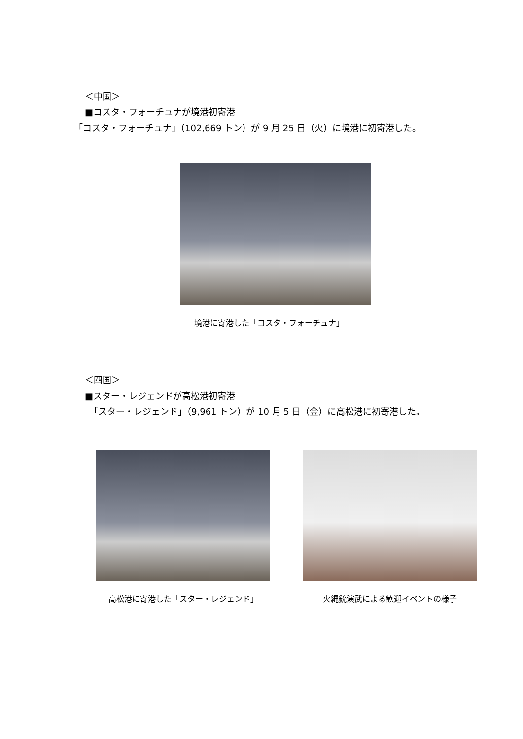＜中国＞
■コスタ・フォーチュナが境港初寄港
「コスタ・フォーチュナ」（102,669 トン）が 9 月 25 日（火）に境港に初寄港した。
境港に寄港した「コスタ・フォーチュナ」
＜四国＞
■スター・レジェンドが高松港初寄港
　「スター・レジェンド」（9,961 トン）が 10 月 5 日（金）に高松港に初寄港した。
高松港に寄港した「スター・レジェンド」 火縄銃演武による歓迎イベントの様子